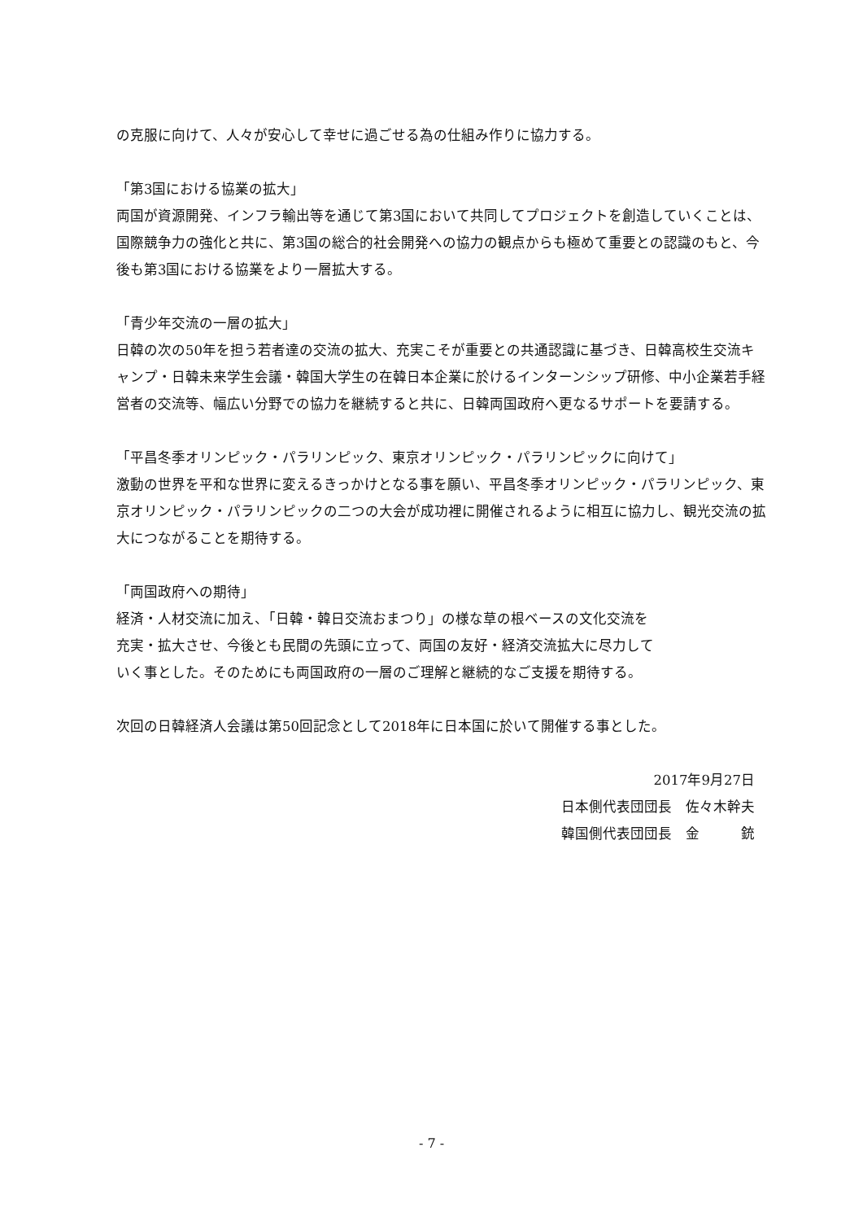の克服に向けて、人々が安心して幸せに過ごせる為の仕組み作りに協力する。
「第3国における協業の拡大」
両国が資源開発、インフラ輸出等を通じて第3国において共同してプロジェクトを創造していくことは、国際競争力の強化と共に、第3国の総合的社会開発への協力の観点からも極めて重要との認識のもと、今後も第3国における協業をより一層拡大する。
「青少年交流の一層の拡大」
日韓の次の50年を担う若者達の交流の拡大、充実こそが重要との共通認識に基づき、日韓高校生交流キャンプ・日韓未来学生会議・韓国大学生の在韓日本企業に於けるインターンシップ研修、中小企業若手経営者の交流等、幅広い分野での協力を継続すると共に、日韓両国政府へ更なるサポートを要請する。
「平昌冬季オリンピック・パラリンピック、東京オリンピック・パラリンピックに向けて」
激動の世界を平和な世界に変えるきっかけとなる事を願い、平昌冬季オリンピック・パラリンピック、東京オリンピック・パラリンピックの二つの大会が成功裡に開催されるように相互に協力し、観光交流の拡大につながることを期待する。
「両国政府への期待」
経済・人材交流に加え、「日韓・韓日交流おまつり」の様な草の根ベースの文化交流を
充実・拡大させ、今後とも民間の先頭に立って、両国の友好・経済交流拡大に尽力して
いく事とした。そのためにも両国政府の一層のご理解と継続的なご支援を期待する。
次回の日韓経済人会議は第50回記念として2018年に日本国に於いて開催する事とした。
2017年9月27日
日本側代表団団長　佐々木幹夫
韓国側代表団団長　金　　　銃
- 7 -